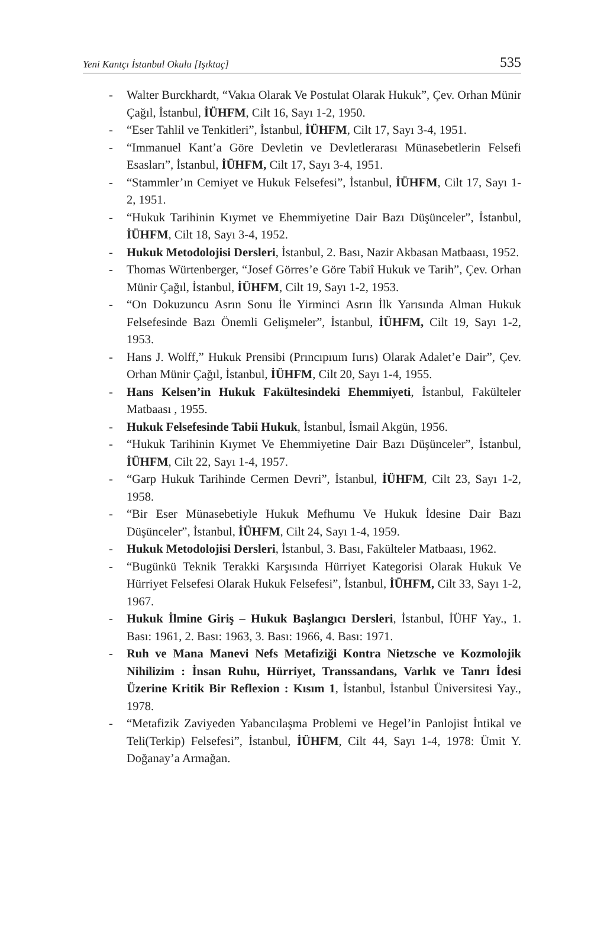Yeni Kantçı İstanbul Okulu [Işıktaç] 535
- Walter Burckhardt, “Vakıa Olarak Ve Postulat Olarak Hukuk”, Çev. Orhan Münir Çağıl, İstanbul, İÜHFM, Cilt 16, Sayı 1-2, 1950.
- “Eser Tahlil ve Tenkitleri”, İstanbul, İÜHFM, Cilt 17, Sayı 3-4, 1951.
- “Immanuel Kant’a Göre Devletin ve Devletlerarası Münasebetlerin Felsefi Esasları”, İstanbul, İÜHFM, Cilt 17, Sayı 3-4, 1951.
- “Stammler’ın Cemiyet ve Hukuk Felsefesi”, İstanbul, İÜHFM, Cilt 17, Sayı 1-2, 1951.
- “Hukuk Tarihinin Kıymet ve Ehemmiyetine Dair Bazı Düşünceler”, İstanbul, İÜHFM, Cilt 18, Sayı 3-4, 1952.
- Hukuk Metodolojisi Dersleri, İstanbul, 2. Bası, Nazir Akbasan Matbaası, 1952.
- Thomas Würtenberger, “Josef Görres’e Göre Tabiî Hukuk ve Tarih”, Çev. Orhan Münir Çağıl, İstanbul, İÜHFM, Cilt 19, Sayı 1-2, 1953.
- “On Dokuzuncu Asrın Sonu İle Yirminci Asrın İlk Yarısında Alman Hukuk Felsefesinde Bazı Önemli Gelişmeler”, İstanbul, İÜHFM, Cilt 19, Sayı 1-2, 1953.
- Hans J. Wolff,” Hukuk Prensibi (Prıncıpıum Iurıs) Olarak Adalet’e Dair”, Çev. Orhan Münir Çağıl, İstanbul, İÜHFM, Cilt 20, Sayı 1-4, 1955.
- Hans Kelsen’in Hukuk Fakültesindeki Ehemmiyeti, İstanbul, Fakülteler Matbaası , 1955.
- Hukuk Felsefesinde Tabii Hukuk, İstanbul, İsmail Akgün, 1956.
- “Hukuk Tarihinin Kıymet Ve Ehemmiyetine Dair Bazı Düşünceler”, İstanbul, İÜHFM, Cilt 22, Sayı 1-4, 1957.
- “Garp Hukuk Tarihinde Cermen Devri”, İstanbul, İÜHFM, Cilt 23, Sayı 1-2, 1958.
- “Bir Eser Münasebetiyle Hukuk Mefhumu Ve Hukuk İdesine Dair Bazı Düşünceler”, İstanbul, İÜHFM, Cilt 24, Sayı 1-4, 1959.
- Hukuk Metodolojisi Dersleri, İstanbul, 3. Bası, Fakülteler Matbaası, 1962.
- “Bugünkü Teknik Terakki Karşısında Hürriyet Kategorisi Olarak Hukuk Ve Hürriyet Felsefesi Olarak Hukuk Felsefesi”, İstanbul, İÜHFM, Cilt 33, Sayı 1-2, 1967.
- Hukuk İlmine Giriş – Hukuk Başlangıcı Dersleri, İstanbul, İÜHF Yay., 1. Bası: 1961, 2. Bası: 1963, 3. Bası: 1966, 4. Bası: 1971.
- Ruh ve Mana Manevi Nefs Metafiziği Kontra Nietzsche ve Kozmolojik Nihilizim : İnsan Ruhu, Hürriyet, Transsandans, Varlık ve Tanrı İdesi Üzerine Kritik Bir Reflexion : Kısım 1, İstanbul, İstanbul Üniversitesi Yay., 1978.
- “Metafizik Zaviyeden Yabancılaşma Problemi ve Hegel’in Panlojist İntikal ve Teli(Terkip) Felsefesi”, İstanbul, İÜHFM, Cilt 44, Sayı 1-4, 1978: Ümit Y. Doğanay’a Armağan.